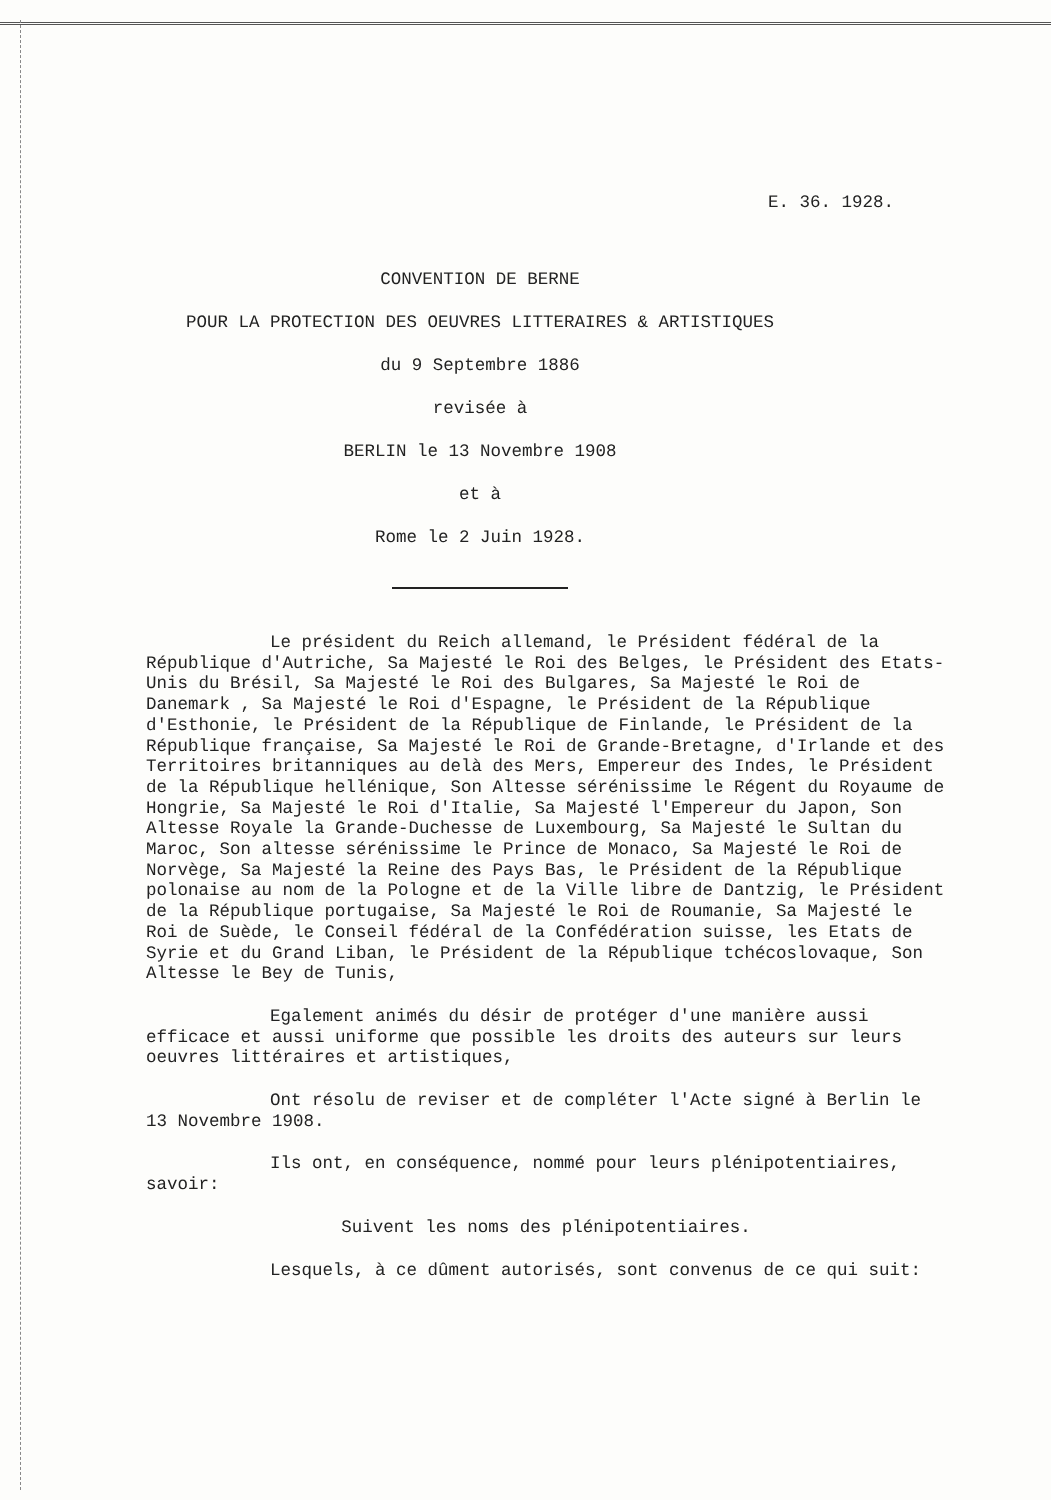E. 36. 1928.
CONVENTION DE BERNE
POUR LA PROTECTION DES OEUVRES LITTERAIRES & ARTISTIQUES
du 9 Septembre 1886
revisée à
BERLIN le 13 Novembre 1908
et à
Rome le 2 Juin 1928.
Le président du Reich allemand, le Président fédéral de la République d'Autriche, Sa Majesté le Roi des Belges, le Président des Etats-Unis du Brésil, Sa Majesté le Roi des Bulgares, Sa Majesté le Roi de Danemark , Sa Majesté le Roi d'Espagne, le Président de la République d'Esthonie, le Président de la République de Finlande, le Président de la République française, Sa Majesté le Roi de Grande-Bretagne, d'Irlande et des Territoires britanniques au delà des Mers, Empereur des Indes, le Président de la République hellénique, Son Altesse sérénissime le Régent du Royaume de Hongrie, Sa Majesté le Roi d'Italie, Sa Majesté l'Empereur du Japon, Son Altesse Royale la Grande-Duchesse de Luxembourg, Sa Majesté le Sultan du Maroc, Son altesse sérénissime le Prince de Monaco, Sa Majesté le Roi de Norvège, Sa Majesté la Reine des Pays Bas, le Président de la République polonaise au nom de la Pologne et de la Ville libre de Dantzig, le Président de la République portugaise, Sa Majesté le Roi de Roumanie, Sa Majesté le Roi de Suède, le Conseil fédéral de la Confédération suisse, les Etats de Syrie et du Grand Liban, le Président de la République tchécoslovaque, Son Altesse le Bey de Tunis,
Egalement animés du désir de protéger d'une manière aussi efficace et aussi uniforme que possible les droits des auteurs sur leurs oeuvres littéraires et artistiques,
Ont résolu de reviser et de compléter l'Acte signé à Berlin le 13 Novembre 1908.
Ils ont, en conséquence, nommé pour leurs plénipotentiaires, savoir:
Suivent les noms des plénipotentiaires.
Lesquels, à ce dûment autorisés, sont convenus de ce qui suit: